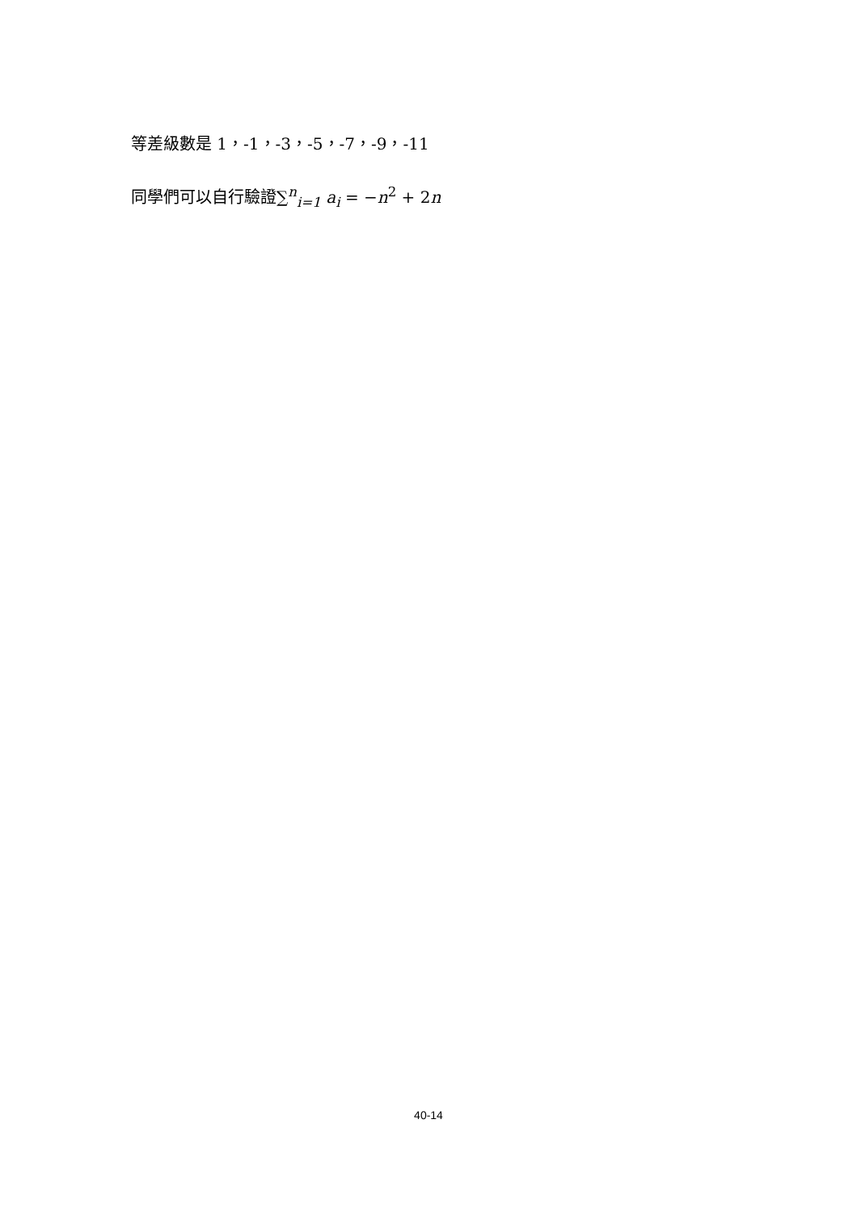等差級數是 1，-1，-3，-5，-7，-9，-11
同學們可以自行驗證∑<sup>n</sup><sub>i=1</sub> a<sub>i</sub> = −n<sup>2</sup> + 2n
40-14